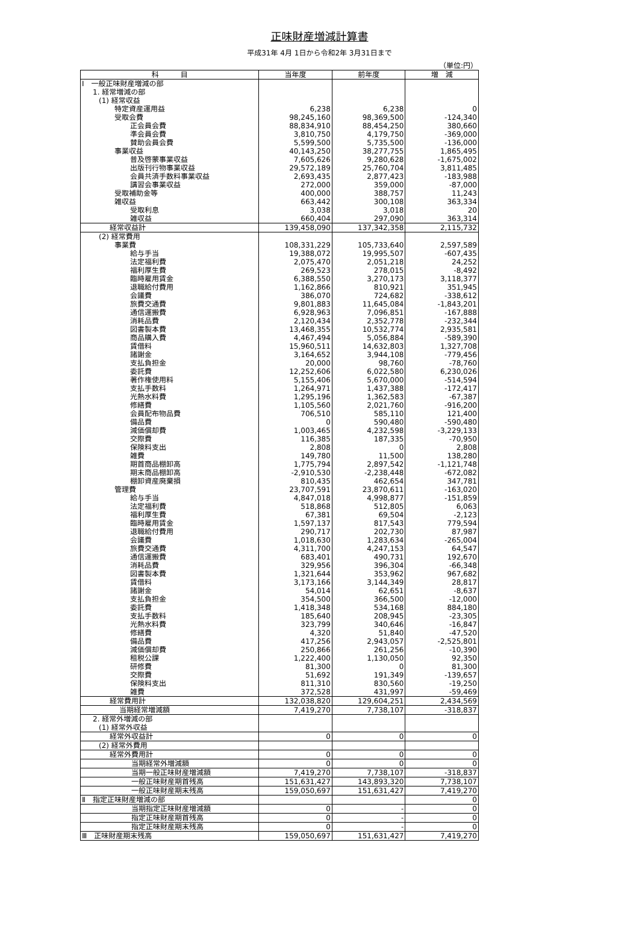正味財産増減計算書
平成31年 4月 1日から令和2年 3月31日まで
（単位:円）
| 科 目 | 当年度 | 前年度 | 増 減 |
| --- | --- | --- | --- |
| Ⅰ 一般正味財産増減の部 | | | |
| 1. 経常増減の部 | | | |
| (1) 経常収益 | | | |
| 特定資産運用益 | 6,238 | 6,238 | 0 |
| 受取会費 | 98,245,160 | 98,369,500 | -124,340 |
| 正会員会費 | 88,834,910 | 88,454,250 | 380,660 |
| 準会員会費 | 3,810,750 | 4,179,750 | -369,000 |
| 賛助会員会費 | 5,599,500 | 5,735,500 | -136,000 |
| 事業収益 | 40,143,250 | 38,277,755 | 1,865,495 |
| 普及啓蒙事業収益 | 7,605,626 | 9,280,628 | -1,675,002 |
| 出版刊行物事業収益 | 29,572,189 | 25,760,704 | 3,811,485 |
| 会員共済手数料事業収益 | 2,693,435 | 2,877,423 | -183,988 |
| 講習会事業収益 | 272,000 | 359,000 | -87,000 |
| 受取補助金等 | 400,000 | 388,757 | 11,243 |
| 雑収益 | 663,442 | 300,108 | 363,334 |
| 受取利息 | 3,038 | 3,018 | 20 |
| 雑収益 | 660,404 | 297,090 | 363,314 |
| 経常収益計 | 139,458,090 | 137,342,358 | 2,115,732 |
| (2) 経常費用 | | | |
| 事業費 | 108,331,229 | 105,733,640 | 2,597,589 |
| 給与手当 | 19,388,072 | 19,995,507 | -607,435 |
| 法定福利費 | 2,075,470 | 2,051,218 | 24,252 |
| 福利厚生費 | 269,523 | 278,015 | -8,492 |
| 臨時雇用賃金 | 6,388,550 | 3,270,173 | 3,118,377 |
| 退職給付費用 | 1,162,866 | 810,921 | 351,945 |
| 会議費 | 386,070 | 724,682 | -338,612 |
| 旅費交通費 | 9,801,883 | 11,645,084 | -1,843,201 |
| 通信運搬費 | 6,928,963 | 7,096,851 | -167,888 |
| 消耗品費 | 2,120,434 | 2,352,778 | -232,344 |
| 図書製本費 | 13,468,355 | 10,532,774 | 2,935,581 |
| 商品購入費 | 4,467,494 | 5,056,884 | -589,390 |
| 賃借料 | 15,960,511 | 14,632,803 | 1,327,708 |
| 諸謝金 | 3,164,652 | 3,944,108 | -779,456 |
| 支払負担金 | 20,000 | 98,760 | -78,760 |
| 委託費 | 12,252,606 | 6,022,580 | 6,230,026 |
| 著作権使用料 | 5,155,406 | 5,670,000 | -514,594 |
| 支払手数料 | 1,264,971 | 1,437,388 | -172,417 |
| 光熱水料費 | 1,295,196 | 1,362,583 | -67,387 |
| 修繕費 | 1,105,560 | 2,021,760 | -916,200 |
| 会員配布物品費 | 706,510 | 585,110 | 121,400 |
| 備品費 | 0 | 590,480 | -590,480 |
| 減価償却費 | 1,003,465 | 4,232,598 | -3,229,133 |
| 交際費 | 116,385 | 187,335 | -70,950 |
| 保険料支出 | 2,808 | 0 | 2,808 |
| 雑費 | 149,780 | 11,500 | 138,280 |
| 期首商品棚卸高 | 1,775,794 | 2,897,542 | -1,121,748 |
| 期末商品棚卸高 | -2,910,530 | -2,238,448 | -672,082 |
| 棚卸資産廃棄損 | 810,435 | 462,654 | 347,781 |
| 管理費 | 23,707,591 | 23,870,611 | -163,020 |
| 給与手当 | 4,847,018 | 4,998,877 | -151,859 |
| 法定福利費 | 518,868 | 512,805 | 6,063 |
| 福利厚生費 | 67,381 | 69,504 | -2,123 |
| 臨時雇用賃金 | 1,597,137 | 817,543 | 779,594 |
| 退職給付費用 | 290,717 | 202,730 | 87,987 |
| 会議費 | 1,018,630 | 1,283,634 | -265,004 |
| 旅費交通費 | 4,311,700 | 4,247,153 | 64,547 |
| 通信運搬費 | 683,401 | 490,731 | 192,670 |
| 消耗品費 | 329,956 | 396,304 | -66,348 |
| 図書製本費 | 1,321,644 | 353,962 | 967,682 |
| 賃借料 | 3,173,166 | 3,144,349 | 28,817 |
| 諸謝金 | 54,014 | 62,651 | -8,637 |
| 支払負担金 | 354,500 | 366,500 | -12,000 |
| 委託費 | 1,418,348 | 534,168 | 884,180 |
| 支払手数料 | 185,640 | 208,945 | -23,305 |
| 光熱水料費 | 323,799 | 340,646 | -16,847 |
| 修繕費 | 4,320 | 51,840 | -47,520 |
| 備品費 | 417,256 | 2,943,057 | -2,525,801 |
| 減価償却費 | 250,866 | 261,256 | -10,390 |
| 租税公課 | 1,222,400 | 1,130,050 | 92,350 |
| 研修費 | 81,300 | 0 | 81,300 |
| 交際費 | 51,692 | 191,349 | -139,657 |
| 保険料支出 | 811,310 | 830,560 | -19,250 |
| 雑費 | 372,528 | 431,997 | -59,469 |
| 経常費用計 | 132,038,820 | 129,604,251 | 2,434,569 |
| 当期経常増減額 | 7,419,270 | 7,738,107 | -318,837 |
| 2. 経常外増減の部 | | | |
| (1) 経常外収益 | | | |
| 経常外収益計 | 0 | 0 | 0 |
| (2) 経常外費用 | | | |
| 経常外費用計 | 0 | 0 | 0 |
| 当期経常外増減額 | 0 | 0 | 0 |
| 当期一般正味財産増減額 | 7,419,270 | 7,738,107 | -318,837 |
| 一般正味財産期首残高 | 151,631,427 | 143,893,320 | 7,738,107 |
| 一般正味財産期末残高 | 159,050,697 | 151,631,427 | 7,419,270 |
| Ⅱ 指定正味財産増減の部 | | | 0 |
| 当期指定正味財産増減額 | 0 | - | 0 |
| 指定正味財産期首残高 | 0 | - | 0 |
| 指定正味財産期末残高 | 0 | - | 0 |
| Ⅲ 正味財産期末残高 | 159,050,697 | 151,631,427 | 7,419,270 |